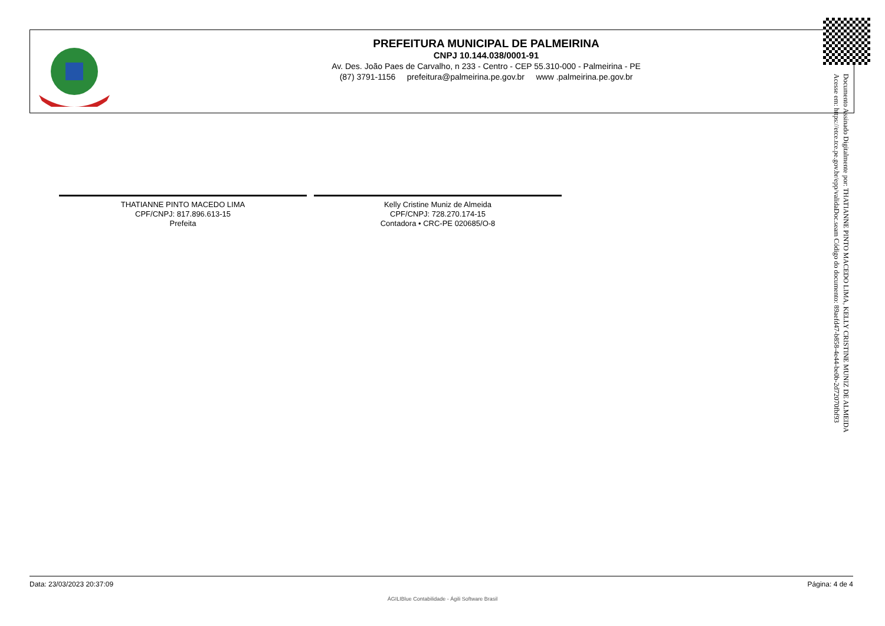PREFEITURA MUNICIPAL DE PALMEIRINA
CNPJ 10.144.038/0001-91
Av. Des. João Paes de Carvalho, n 233 - Centro - CEP 55.310-000 - Palmeirina - PE
(87) 3791-1156 prefeitura@palmeirina.pe.gov.br www .palmeirina.pe.gov.br
Documento Assinado Digitalmente por: THATIANNE PINTO MACEDO LIMA, KELLY CRISTINE MUNIZ DE ALMEIDA
Acesse em: https://etce.tce.pe.gov.br/epp/validaDoc.seam Código do documento: 89aefd47-b858-4e44-be0b-2d72070fbf93
THATIANNE PINTO MACEDO LIMA
CPF/CNPJ: 817.896.613-15
Prefeita
Kelly Cristine Muniz de Almeida
CPF/CNPJ: 728.270.174-15
Contadora • CRC-PE 020685/O-8
Data: 23/03/2023 20:37:09 Página: 4 de 4
ÁGILIBlue Contabilidade - Ágili Software Brasil